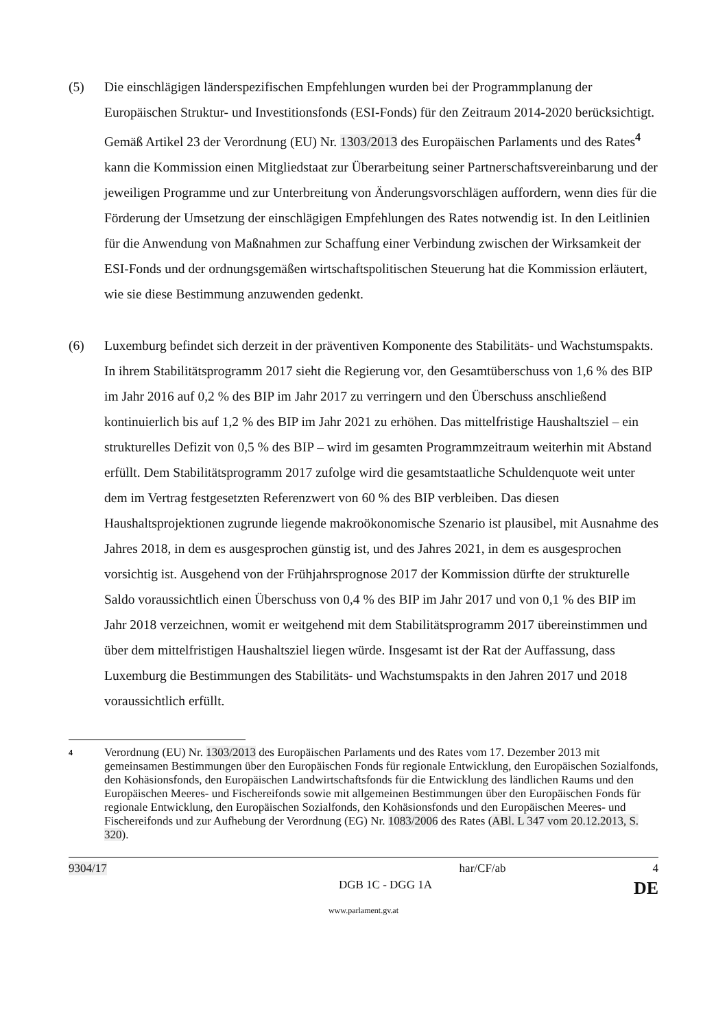(5) Die einschlägigen länderspezifischen Empfehlungen wurden bei der Programmplanung der Europäischen Struktur- und Investitionsfonds (ESI-Fonds) für den Zeitraum 2014-2020 berücksichtigt. Gemäß Artikel 23 der Verordnung (EU) Nr. 1303/2013 des Europäischen Parlaments und des Rates<sup>4</sup> kann die Kommission einen Mitgliedstaat zur Überarbeitung seiner Partnerschaftsvereinbarung und der jeweiligen Programme und zur Unterbreitung von Änderungsvorschlägen auffordern, wenn dies für die Förderung der Umsetzung der einschlägigen Empfehlungen des Rates notwendig ist. In den Leitlinien für die Anwendung von Maßnahmen zur Schaffung einer Verbindung zwischen der Wirksamkeit der ESI-Fonds und der ordnungsgemäßen wirtschaftspolitischen Steuerung hat die Kommission erläutert, wie sie diese Bestimmung anzuwenden gedenkt.
(6) Luxemburg befindet sich derzeit in der präventiven Komponente des Stabilitäts- und Wachstumspakts. In ihrem Stabilitätsprogramm 2017 sieht die Regierung vor, den Gesamtüberschuss von 1,6 % des BIP im Jahr 2016 auf 0,2 % des BIP im Jahr 2017 zu verringern und den Überschuss anschließend kontinuierlich bis auf 1,2 % des BIP im Jahr 2021 zu erhöhen. Das mittelfristige Haushaltsziel – ein strukturelles Defizit von 0,5 % des BIP – wird im gesamten Programmzeitraum weiterhin mit Abstand erfüllt. Dem Stabilitätsprogramm 2017 zufolge wird die gesamtstaatliche Schuldenquote weit unter dem im Vertrag festgesetzten Referenzwert von 60 % des BIP verbleiben. Das diesen Haushaltsprojektionen zugrunde liegende makroökonomische Szenario ist plausibel, mit Ausnahme des Jahres 2018, in dem es ausgesprochen günstig ist, und des Jahres 2021, in dem es ausgesprochen vorsichtig ist. Ausgehend von der Frühjahrsprognose 2017 der Kommission dürfte der strukturelle Saldo voraussichtlich einen Überschuss von 0,4 % des BIP im Jahr 2017 und von 0,1 % des BIP im Jahr 2018 verzeichnen, womit er weitgehend mit dem Stabilitätsprogramm 2017 übereinstimmen und über dem mittelfristigen Haushaltsziel liegen würde. Insgesamt ist der Rat der Auffassung, dass Luxemburg die Bestimmungen des Stabilitäts- und Wachstumspakts in den Jahren 2017 und 2018 voraussichtlich erfüllt.
4
Verordnung (EU) Nr. 1303/2013 des Europäischen Parlaments und des Rates vom 17. Dezember 2013 mit gemeinsamen Bestimmungen über den Europäischen Fonds für regionale Entwicklung, den Europäischen Sozialfonds, den Kohäsionsfonds, den Europäischen Landwirtschaftsfonds für die Entwicklung des ländlichen Raums und den Europäischen Meeres- und Fischereifonds sowie mit allgemeinen Bestimmungen über den Europäischen Fonds für regionale Entwicklung, den Europäischen Sozialfonds, den Kohäsionsfonds und den Europäischen Meeres- und Fischereifonds und zur Aufhebung der Verordnung (EG) Nr. 1083/2006 des Rates (ABl. L 347 vom 20.12.2013, S. 320).
9304/17 har/CF/ab 4
DGB 1C - DGG 1A DE
www.parlament.gv.at